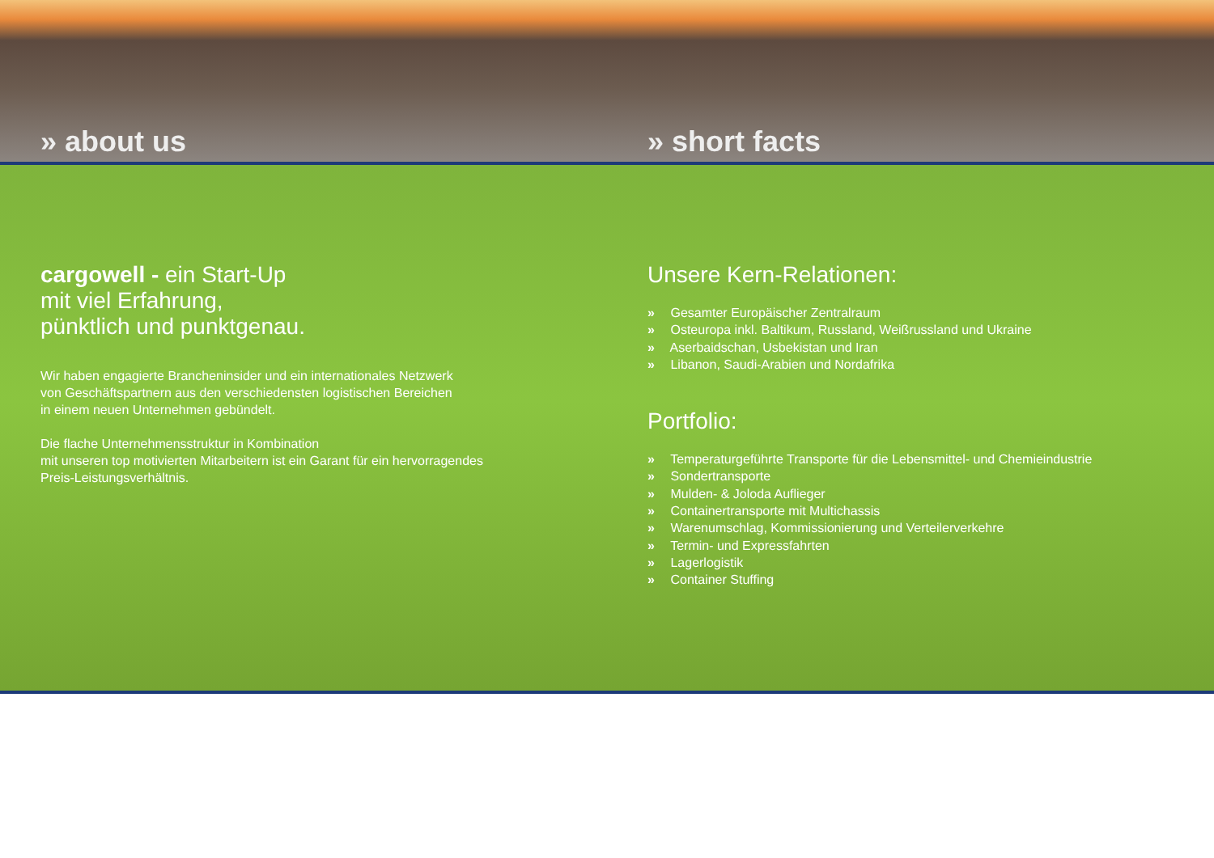» about us
» short facts
cargowell - ein Start-Up
mit viel Erfahrung,
pünktlich und punktgenau.
Wir haben engagierte Brancheninsider und ein internationales Netzwerk
von Geschäftspartnern aus den verschiedensten logistischen Bereichen
in einem neuen Unternehmen gebündelt.
Die flache Unternehmensstruktur in Kombination
mit unseren top motivierten Mitarbeitern ist ein Garant für ein hervorragendes
Preis-Leistungsverhältnis.
Unsere Kern-Relationen:
» Gesamter Europäischer Zentralraum
» Osteuropa inkl. Baltikum, Russland, Weißrussland und Ukraine
» Aserbaidschan, Usbekistan und Iran
» Libanon, Saudi-Arabien und Nordafrika
Portfolio:
» Temperaturgeführte Transporte für die Lebensmittel- und Chemieindustrie
» Sondertransporte
» Mulden- & Joloda Auflieger
» Containertransporte mit Multichassis
» Warenumschlag, Kommissionierung und Verteilerverkehre
» Termin- und Expressfahrten
» Lagerlogistik
» Container Stuffing